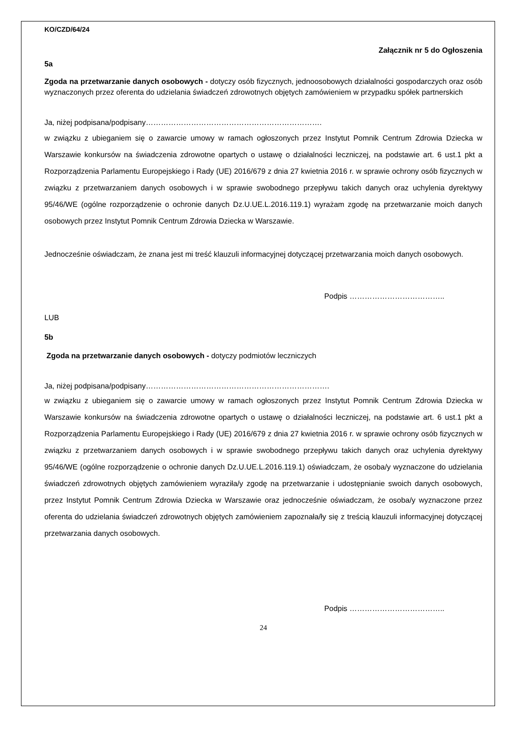KO/CZD/64/24
Załącznik nr 5 do Ogłoszenia
5a
Zgoda na przetwarzanie danych osobowych - dotyczy osób fizycznych, jednoosobowych działalności gospodarczych oraz osób wyznaczonych przez oferenta do udzielania świadczeń zdrowotnych objętych zamówieniem w przypadku spółek partnerskich
Ja, niżej podpisana/podpisany…………………………………………………………….
w związku z ubieganiem się o zawarcie umowy w ramach ogłoszonych przez Instytut Pomnik Centrum Zdrowia Dziecka w Warszawie konkursów na świadczenia zdrowotne opartych o ustawę o działalności leczniczej, na podstawie art. 6 ust.1 pkt a Rozporządzenia Parlamentu Europejskiego i Rady (UE) 2016/679 z dnia 27 kwietnia 2016 r. w sprawie ochrony osób fizycznych w związku z przetwarzaniem danych osobowych i w sprawie swobodnego przepływu takich danych oraz uchylenia dyrektywy 95/46/WE (ogólne rozporządzenie o ochronie danych Dz.U.UE.L.2016.119.1) wyrażam zgodę na przetwarzanie moich danych osobowych przez Instytut Pomnik Centrum Zdrowia Dziecka w Warszawie.
Jednocześnie oświadczam, że znana jest mi treść klauzuli informacyjnej dotyczącej przetwarzania moich danych osobowych.
Podpis ………………………………..
LUB
5b
Zgoda na przetwarzanie danych osobowych - dotyczy podmiotów leczniczych
Ja, niżej podpisana/podpisany……………………………………………………………….
w związku z ubieganiem się o zawarcie umowy w ramach ogłoszonych przez Instytut Pomnik Centrum Zdrowia Dziecka w Warszawie konkursów na świadczenia zdrowotne opartych o ustawę o działalności leczniczej, na podstawie art. 6 ust.1 pkt a Rozporządzenia Parlamentu Europejskiego i Rady (UE) 2016/679 z dnia 27 kwietnia 2016 r. w sprawie ochrony osób fizycznych w związku z przetwarzaniem danych osobowych i w sprawie swobodnego przepływu takich danych oraz uchylenia dyrektywy 95/46/WE (ogólne rozporządzenie o ochronie danych Dz.U.UE.L.2016.119.1) oświadczam, że osoba/y wyznaczone do udzielania świadczeń zdrowotnych objętych zamówieniem wyraziła/y zgodę na przetwarzanie i udostępnianie swoich danych osobowych, przez Instytut Pomnik Centrum Zdrowia Dziecka w Warszawie oraz jednocześnie oświadczam, że osoba/y wyznaczone przez oferenta do udzielania świadczeń zdrowotnych objętych zamówieniem zapoznała/ły się z treścią klauzuli informacyjnej dotyczącej przetwarzania danych osobowych.
Podpis ………………………………..
24